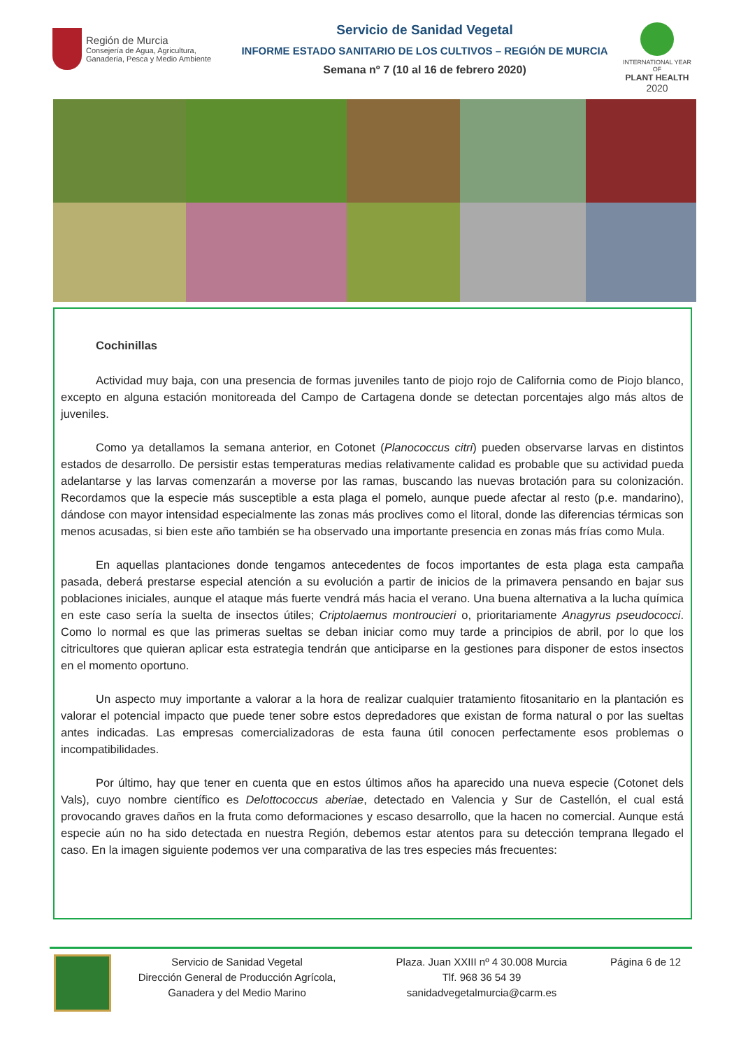Región de Murcia
Consejería de Agua, Agricultura,
Ganadería, Pesca y Medio Ambiente
Servicio de Sanidad Vegetal
INFORME ESTADO SANITARIO DE LOS CULTIVOS – REGIÓN DE MURCIA
Semana nº 7 (10 al 16 de febrero 2020)
INTERNATIONAL YEAR OF
PLANT HEALTH
2020
Cochinillas
Actividad muy baja, con una presencia de formas juveniles tanto de piojo rojo de California como de Piojo blanco, excepto en alguna estación monitoreada del Campo de Cartagena donde se detectan porcentajes algo más altos de juveniles.
Como ya detallamos la semana anterior, en Cotonet (Planococcus citri) pueden observarse larvas en distintos estados de desarrollo. De persistir estas temperaturas medias relativamente calidad es probable que su actividad pueda adelantarse y las larvas comenzarán a moverse por las ramas, buscando las nuevas brotación para su colonización. Recordamos que la especie más susceptible a esta plaga el pomelo, aunque puede afectar al resto (p.e. mandarino), dándose con mayor intensidad especialmente las zonas más proclives como el litoral, donde las diferencias térmicas son menos acusadas, si bien este año también se ha observado una importante presencia en zonas más frías como Mula.
En aquellas plantaciones donde tengamos antecedentes de focos importantes de esta plaga esta campaña pasada, deberá prestarse especial atención a su evolución a partir de inicios de la primavera pensando en bajar sus poblaciones iniciales, aunque el ataque más fuerte vendrá más hacia el verano. Una buena alternativa a la lucha química en este caso sería la suelta de insectos útiles; Criptolaemus montroucieri o, prioritariamente Anagyrus pseudococci. Como lo normal es que las primeras sueltas se deban iniciar como muy tarde a principios de abril, por lo que los citricultores que quieran aplicar esta estrategia tendrán que anticiparse en la gestiones para disponer de estos insectos en el momento oportuno.
Un aspecto muy importante a valorar a la hora de realizar cualquier tratamiento fitosanitario en la plantación es valorar el potencial impacto que puede tener sobre estos depredadores que existan de forma natural o por las sueltas antes indicadas. Las empresas comercializadoras de esta fauna útil conocen perfectamente esos problemas o incompatibilidades.
Por último, hay que tener en cuenta que en estos últimos años ha aparecido una nueva especie (Cotonet dels Vals), cuyo nombre científico es Delottococcus aberiae, detectado en Valencia y Sur de Castellón, el cual está provocando graves daños en la fruta como deformaciones y escaso desarrollo, que la hacen no comercial. Aunque está especie aún no ha sido detectada en nuestra Región, debemos estar atentos para su detección temprana llegado el caso. En la imagen siguiente podemos ver una comparativa de las tres especies más frecuentes:
Servicio de Sanidad Vegetal
Dirección General de Producción Agrícola, Ganadera y del Medio Marino
Plaza. Juan XXIII nº 4 30.008 Murcia
Tlf. 968 36 54 39
sanidadvegetalmurcia@carm.es
Página 6 de 12